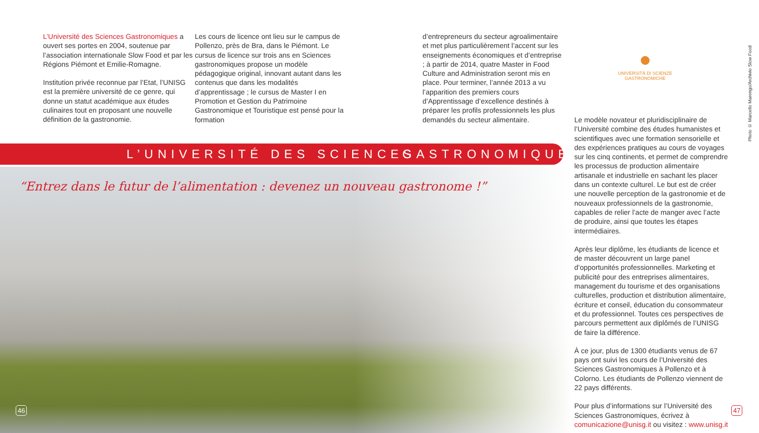L’Université des Sciences Gastronomiques a ouvert ses portes en 2004, soutenue par l’association internationale Slow Food et par les Régions Piémont et Emilie-Romagne.
Institution privée reconnue par l’Etat, l’UNISG est la première université de ce genre, qui donne un statut académique aux études culinaires tout en proposant une nouvelle définition de la gastronomie.
Les cours de licence ont lieu sur le campus de Pollenzo, près de Bra, dans le Piémont. Le cursus de licence sur trois ans en Sciences gastronomiques propose un modèle pédagogique original, innovant autant dans les contenus que dans les modalités d’apprentissage ; le cursus de Master I en Promotion et Gestion du Patrimoine Gastronomique et Touristique est pensé pour la formation
d’entrepreneurs du secteur agroalimentaire et met plus particulièrement l’accent sur les enseignements économiques et d’entreprise ; à partir de 2014, quatre Master in Food Culture and Administration seront mis en place. Pour terminer, l’année 2013 a vu l’apparition des premiers cours d’Apprentissage d’excellence destinés à préparer les profils professionnels les plus demandés du secteur alimentaire.
●
UNIVERSITÀ DI SCIENZE GASTRONOMICHE
Photo © Marcello Marengo/Archivio Slow Food
L’UNIVERSITÉ DES SCIENCES GASTRONOMIQUES
“Entrez dans le futur de l’alimentation : devenez un nouveau gastronome !”
Le modèle novateur et pluridisciplinaire de l’Université combine des études humanistes et scientifiques avec une formation sensorielle et des expériences pratiques au cours de voyages sur les cinq continents, et permet de comprendre les processus de production alimentaire artisanale et industrielle en sachant les placer dans un contexte culturel. Le but est de créer une nouvelle perception de la gastronomie et de nouveaux professionnels de la gastronomie, capables de relier l’acte de manger avec l’acte de produire, ainsi que toutes les étapes intermédiaires.
Après leur diplôme, les étudiants de licence et de master découvrent un large panel d’opportunités professionnelles. Marketing et publicité pour des entreprises alimentaires, management du tourisme et des organisations culturelles, production et distribution alimentaire, écriture et conseil, éducation du consommateur et du professionnel. Toutes ces perspectives de parcours permettent aux diplômés de l’UNISG de faire la différence.
À ce jour, plus de 1300 étudiants venus de 67 pays ont suivi les cours de l’Université des Sciences Gastronomiques à Pollenzo et à Colorno. Les étudiants de Pollenzo viennent de 22 pays différents.
Pour plus d’informations sur l’Université des Sciences Gastronomiques, écrivez à comunicazione@unisg.it ou visitez : www.unisg.it
46 47